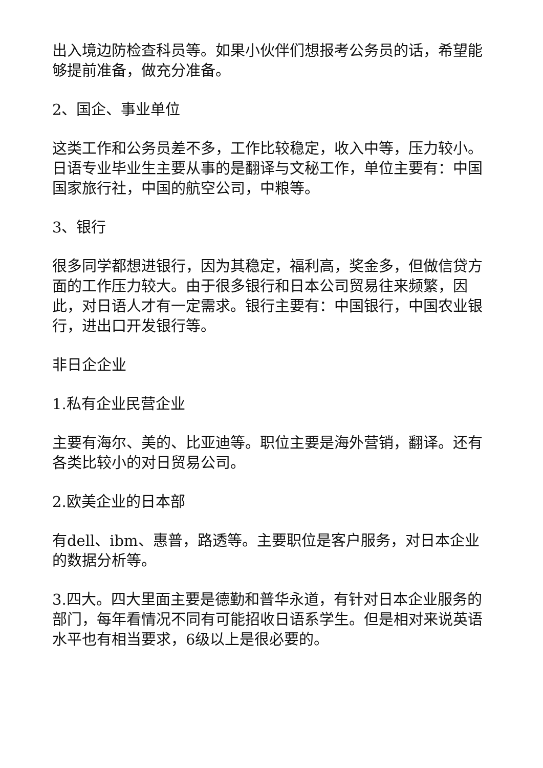出入境边防检查科员等。如果小伙伴们想报考公务员的话，希望能够提前准备，做充分准备。
2、国企、事业单位
这类工作和公务员差不多，工作比较稳定，收入中等，压力较小。日语专业毕业生主要从事的是翻译与文秘工作，单位主要有：中国国家旅行社，中国的航空公司，中粮等。
3、银行
很多同学都想进银行，因为其稳定，福利高，奖金多，但做信贷方面的工作压力较大。由于很多银行和日本公司贸易往来频繁，因此，对日语人才有一定需求。银行主要有：中国银行，中国农业银行，进出口开发银行等。
非日企企业
1.私有企业民营企业
主要有海尔、美的、比亚迪等。职位主要是海外营销，翻译。还有各类比较小的对日贸易公司。
2.欧美企业的日本部
有dell、ibm、惠普，路透等。主要职位是客户服务，对日本企业的数据分析等。
3.四大。四大里面主要是德勤和普华永道，有针对日本企业服务的部门，每年看情况不同有可能招收日语系学生。但是相对来说英语水平也有相当要求，6级以上是很必要的。